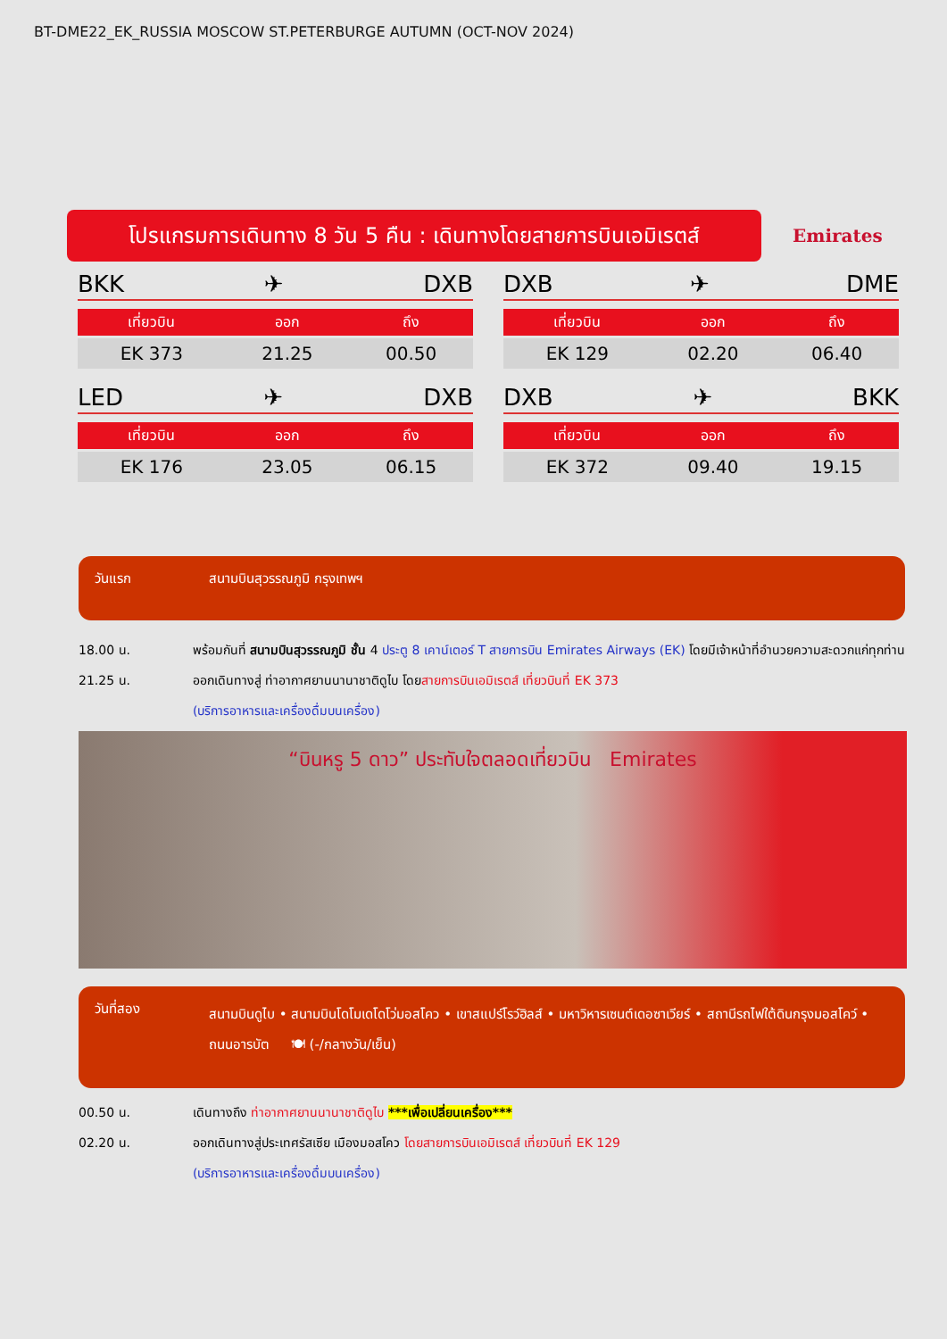BT-DME22_EK_RUSSIA MOSCOW ST.PETERBURGE AUTUMN (OCT-NOV 2024)
โปรแกรมการเดินทาง 8 วัน 5 คืน : เดินทางโดยสายการบินเอมิเรตส์
Emirates
BKK ✈ DXB
| เที่ยวบิน | ออก | ถึง |
| --- | --- | --- |
| EK 373 | 21.25 | 00.50 |
DXB ✈ DME
| เที่ยวบิน | ออก | ถึง |
| --- | --- | --- |
| EK 129 | 02.20 | 06.40 |
LED ✈ DXB
| เที่ยวบิน | ออก | ถึง |
| --- | --- | --- |
| EK 176 | 23.05 | 06.15 |
DXB ✈ BKK
| เที่ยวบิน | ออก | ถึง |
| --- | --- | --- |
| EK 372 | 09.40 | 19.15 |
วันแรก สนามบินสุวรรณภูมิ กรุงเทพฯ
18.00 น. พร้อมกันที่ สนามบินสุวรรณภูมิ ชั้น 4 ประตู 8 เคาน์เตอร์ T สายการบิน Emirates Airways (EK) โดยมีเจ้าหน้าที่อำนวยความสะดวกแก่ทุกท่าน
21.25 น. ออกเดินทางสู่ ท่าอากาศยานนานาชาติดูไบ โดยสายการบินเอมิเรตส์ เที่ยวบินที่ EK 373
(บริการอาหารและเครื่องดื่มบนเครื่อง)
“บินหรู 5 ดาว” ประทับใจตลอดเที่ยวบิน Emirates
วันที่สอง
สนามบินดูไบ • สนามบินโดโมเดโดโว่มอสโคว • เขาสแปร์โรว์ฮิลส์ • มหาวิหารเซนต์เดอซาเวียร์ • สถานีรถไฟใต้ดินกรุงมอสโคว์ • ถนนอารบัต 🍽 (-/กลางวัน/เย็น)
00.50 น. เดินทางถึง ท่าอากาศยานนานาชาติดูไบ ***เพื่อเปลี่ยนเครื่อง***
02.20 น. ออกเดินทางสู่ประเทศรัสเซีย เมืองมอสโคว โดยสายการบินเอมิเรตส์ เที่ยวบินที่ EK 129
(บริการอาหารและเครื่องดื่มบนเครื่อง)